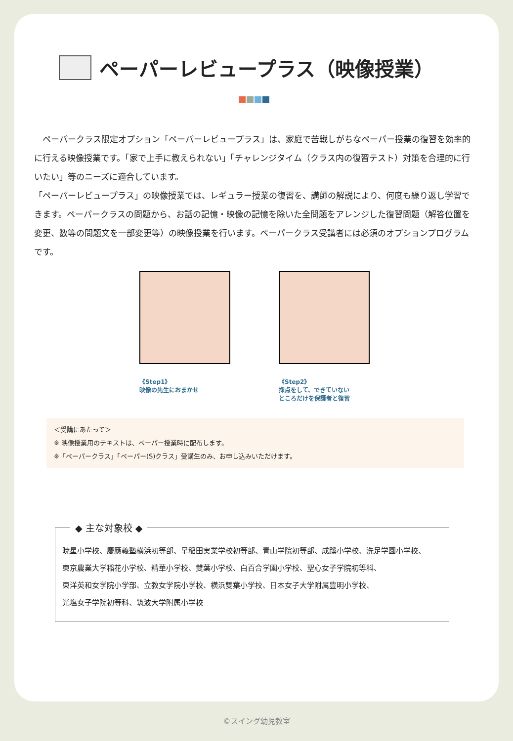ペーパーレビュープラス（映像授業）
　ペーパークラス限定オプション「ペーパーレビュープラス」は、家庭で苦戦しがちなペーパー授業の復習を効率的に行える映像授業です。「家で上手に教えられない」「チャレンジタイム（クラス内の復習テスト）対策を合理的に行いたい」等のニーズに適合しています。
「ペーパーレビュープラス」の映像授業では、レギュラー授業の復習を、講師の解説により、何度も繰り返し学習できます。ペーパークラスの問題から、お話の記憶・映像の記憶を除いた全問題をアレンジした復習問題（解答位置を変更、数等の問題文を一部変更等）の映像授業を行います。ペーパークラス受講者には必須のオプションプログラムです。
《Step1》
映像の先生におまかせ
《Step2》
採点をして、できていない
ところだけを保護者と復習
＜受講にあたって＞
※ 映像授業用のテキストは、ペーパー授業時に配布します。
※「ペーパークラス」「ペーパー(S)クラス」受講生のみ、お申し込みいただけます。
◆ 主な対象校 ◆
暁星小学校、慶應義塾横浜初等部、早稲田実業学校初等部、青山学院初等部、成蹊小学校、洗足学園小学校、
東京農業大学稲花小学校、精華小学校、雙葉小学校、白百合学園小学校、聖心女子学院初等科、
東洋英和女学院小学部、立教女学院小学校、横浜雙葉小学校、日本女子大学附属豊明小学校、
光塩女子学院初等科、筑波大学附属小学校
©スイング幼児教室